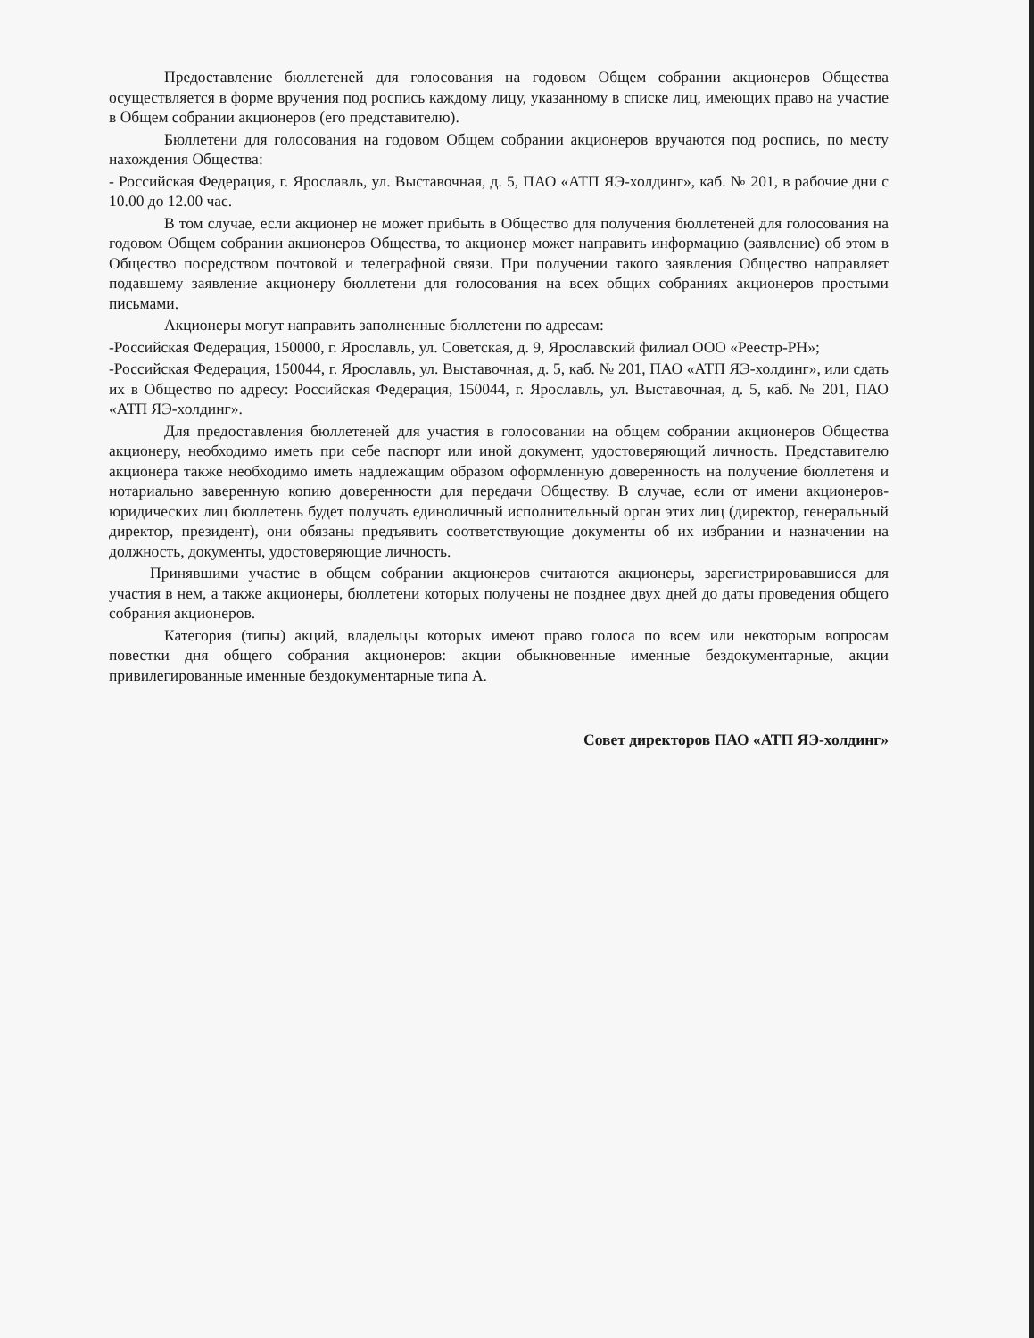Предоставление бюллетеней для голосования на годовом Общем собрании акционеров Общества осуществляется в форме вручения под роспись каждому лицу, указанному в списке лиц, имеющих право на участие в Общем собрании акционеров (его представителю).
Бюллетени для голосования на годовом Общем собрании акционеров вручаются под роспись, по месту нахождения Общества:
- Российская Федерация, г. Ярославль, ул. Выставочная, д. 5, ПАО «АТП ЯЭ-холдинг», каб. № 201, в рабочие дни с 10.00 до 12.00 час.
В том случае, если акционер не может прибыть в Общество для получения бюллетеней для голосования на годовом Общем собрании акционеров Общества, то акционер может направить информацию (заявление) об этом в Общество посредством почтовой и телеграфной связи. При получении такого заявления Общество направляет подавшему заявление акционеру бюллетени для голосования на всех общих собраниях акционеров простыми письмами.
Акционеры могут направить заполненные бюллетени по адресам:
-Российская Федерация, 150000, г. Ярославль, ул. Советская, д. 9, Ярославский филиал ООО «Реестр-РН»;
-Российская Федерация, 150044, г. Ярославль, ул. Выставочная, д. 5, каб. № 201, ПАО «АТП ЯЭ-холдинг», или сдать их в Общество по адресу: Российская Федерация, 150044, г. Ярославль, ул. Выставочная, д. 5, каб. № 201, ПАО «АТП ЯЭ-холдинг».
Для предоставления бюллетеней для участия в голосовании на общем собрании акционеров Общества акционеру, необходимо иметь при себе паспорт или иной документ, удостоверяющий личность. Представителю акционера также необходимо иметь надлежащим образом оформленную доверенность на получение бюллетеня и нотариально заверенную копию доверенности для передачи Обществу. В случае, если от имени акционеров-юридических лиц бюллетень будет получать единоличный исполнительный орган этих лиц (директор, генеральный директор, президент), они обязаны предъявить соответствующие документы об их избрании и назначении на должность, документы, удостоверяющие личность.
Принявшими участие в общем собрании акционеров считаются акционеры, зарегистрировавшиеся для участия в нем, а также акционеры, бюллетени которых получены не позднее двух дней до даты проведения общего собрания акционеров.
Категория (типы) акций, владельцы которых имеют право голоса по всем или некоторым вопросам повестки дня общего собрания акционеров: акции обыкновенные именные бездокументарные, акции привилегированные именные бездокументарные типа А.
Совет директоров ПАО «АТП ЯЭ-холдинг»